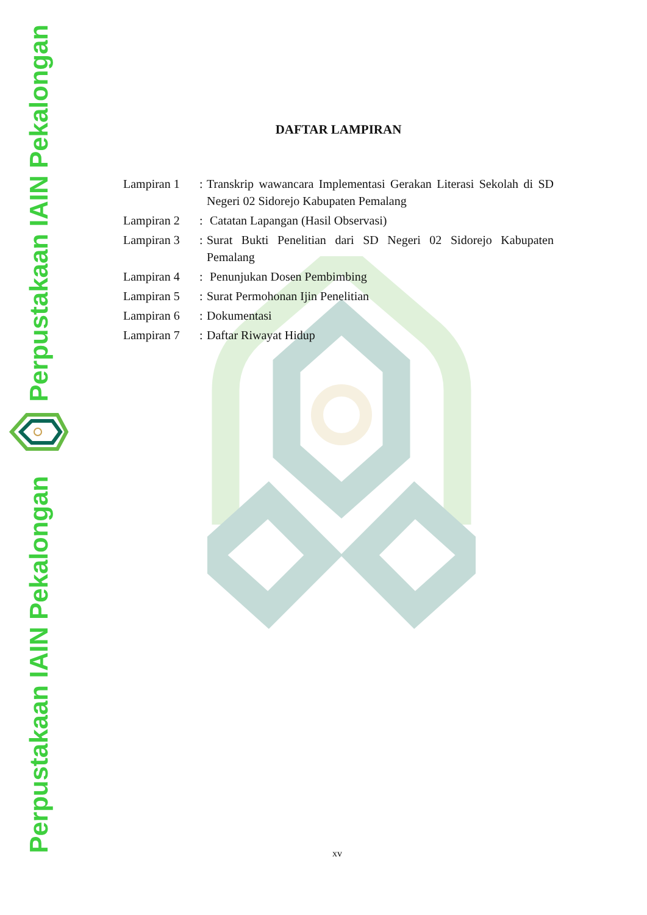Perpustakaan IAIN Pekalongan
Perpustakaan IAIN Pekalongan
DAFTAR LAMPIRAN
| Lampiran 1 | : | Transkrip wawancara Implementasi Gerakan Literasi Sekolah di SD Negeri 02 Sidorejo Kabupaten Pemalang |
| Lampiran 2 | : | Catatan Lapangan (Hasil Observasi) |
| Lampiran 3 | : | Surat Bukti Penelitian dari SD Negeri 02 Sidorejo Kabupaten Pemalang |
| Lampiran 4 | : | Penunjukan Dosen Pembimbing |
| Lampiran 5 | : | Surat Permohonan Ijin Penelitian |
| Lampiran 6 | : | Dokumentasi |
| Lampiran 7 | : | Daftar Riwayat Hidup |
xv